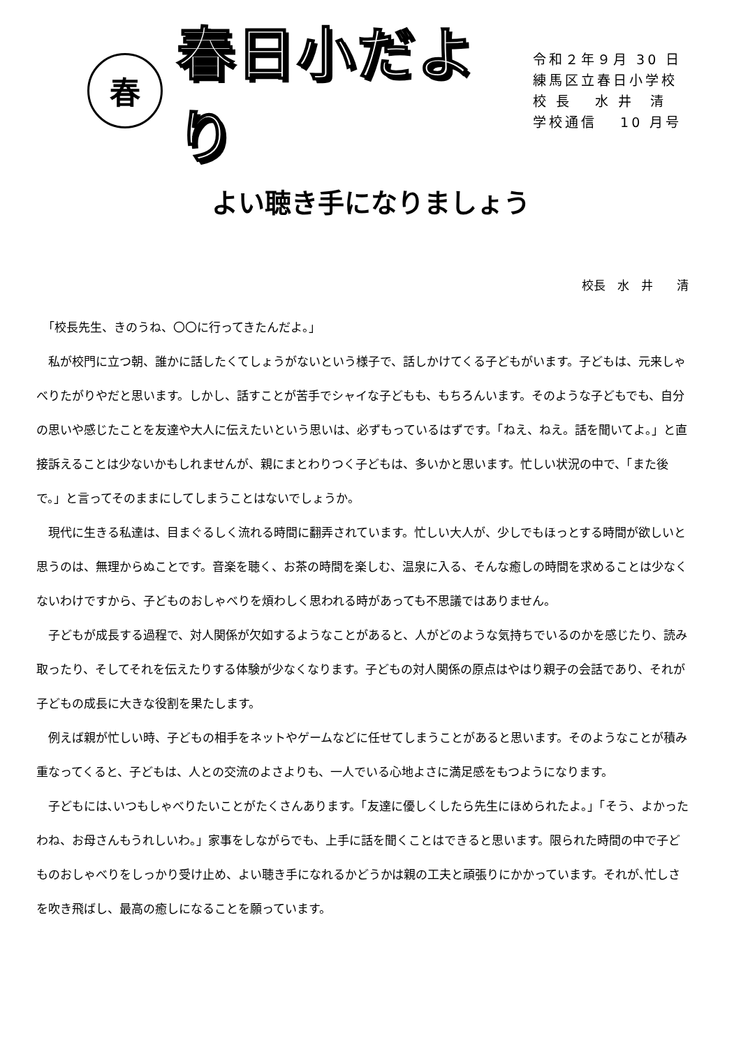春
春日小だより
令和２年９月 30 日
練馬区立春日小学校
校 長　 水 井　清
学校通信　 10 月号
よい聴き手になりましょう
校長　水　井　　清
「校長先生、きのうね、〇〇に行ってきたんだよ。」
私が校門に立つ朝、誰かに話したくてしょうがないという様子で、話しかけてくる子どもがいます。子どもは、元来しゃべりたがりやだと思います。しかし、話すことが苦手でシャイな子どもも、もちろんいます。そのような子どもでも、自分の思いや感じたことを友達や大人に伝えたいという思いは、必ずもっているはずです。「ねえ、ねえ。話を聞いてよ。」と直接訴えることは少ないかもしれませんが、親にまとわりつく子どもは、多いかと思います。忙しい状況の中で、「また後で。」と言ってそのままにしてしまうことはないでしょうか。
現代に生きる私達は、目まぐるしく流れる時間に翻弄されています。忙しい大人が、少しでもほっとする時間が欲しいと思うのは、無理からぬことです。音楽を聴く、お茶の時間を楽しむ、温泉に入る、そんな癒しの時間を求めることは少なくないわけですから、子どものおしゃべりを煩わしく思われる時があっても不思議ではありません。
子どもが成長する過程で、対人関係が欠如するようなことがあると、人がどのような気持ちでいるのかを感じたり、読み取ったり、そしてそれを伝えたりする体験が少なくなります。子どもの対人関係の原点はやはり親子の会話であり、それが子どもの成長に大きな役割を果たします。
例えば親が忙しい時、子どもの相手をネットやゲームなどに任せてしまうことがあると思います。そのようなことが積み重なってくると、子どもは、人との交流のよさよりも、一人でいる心地よさに満足感をもつようになります。
子どもには､いつもしゃべりたいことがたくさんあります。「友達に優しくしたら先生にほめられたよ。」「そう、よかったわね、お母さんもうれしいわ。」家事をしながらでも、上手に話を聞くことはできると思います。限られた時間の中で子どものおしゃべりをしっかり受け止め、よい聴き手になれるかどうかは親の工夫と頑張りにかかっています。それが､忙しさを吹き飛ばし、最高の癒しになることを願っています。